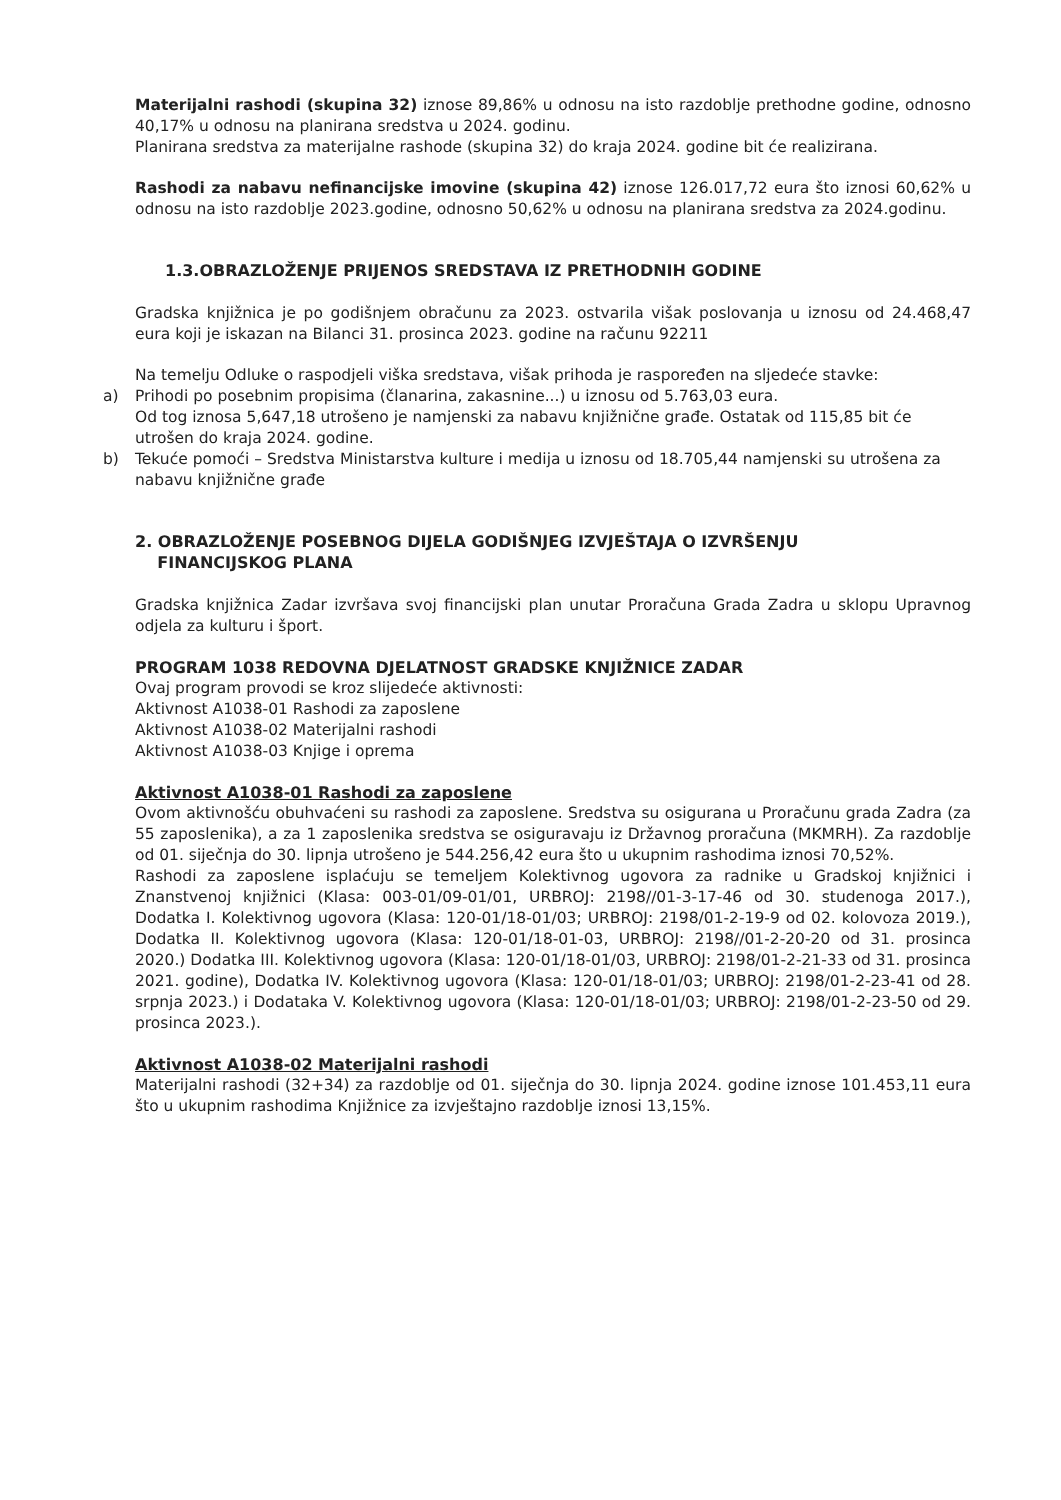Materijalni rashodi (skupina 32) iznose 89,86% u odnosu na isto razdoblje prethodne godine, odnosno 40,17% u odnosu na planirana sredstva u 2024. godinu.
Planirana sredstva za materijalne rashode (skupina 32) do kraja 2024. godine bit će realizirana.
Rashodi za nabavu nefinancijske imovine (skupina 42) iznose 126.017,72 eura što iznosi 60,62% u odnosu na isto razdoblje 2023.godine, odnosno 50,62% u odnosu na planirana sredstva za 2024.godinu.
1.3.OBRAZLOŽENJE PRIJENOS SREDSTAVA IZ PRETHODNIH GODINE
Gradska knjižnica je po godišnjem obračunu za 2023. ostvarila višak poslovanja u iznosu od 24.468,47 eura koji je iskazan na Bilanci 31. prosinca 2023. godine na računu 92211
Na temelju Odluke o raspodjeli viška sredstava, višak prihoda je raspoređen na sljedeće stavke:
a) Prihodi po posebnim propisima (članarina, zakasnine...) u iznosu od 5.763,03 eura.
Od tog iznosa 5,647,18 utrošeno je namjenski za nabavu knjižnične građe. Ostatak od 115,85 bit će utrošen do kraja 2024. godine.
b) Tekuće pomoći – Sredstva Ministarstva kulture i medija u iznosu od 18.705,44 namjenski su utrošena za nabavu knjižnične građe
2. OBRAZLOŽENJE POSEBNOG DIJELA GODIŠNJEG IZVJEŠTAJA O IZVRŠENJU
FINANCIJSKOG PLANA
Gradska knjižnica Zadar izvršava svoj financijski plan unutar Proračuna Grada Zadra u sklopu Upravnog odjela za kulturu i šport.
PROGRAM 1038 REDOVNA DJELATNOST GRADSKE KNJIŽNICE ZADAR
Ovaj program provodi se kroz slijedeće aktivnosti:
Aktivnost A1038-01 Rashodi za zaposlene
Aktivnost A1038-02 Materijalni rashodi
Aktivnost A1038-03 Knjige i oprema
Aktivnost A1038-01 Rashodi za zaposlene
Ovom aktivnošću obuhvaćeni su rashodi za zaposlene. Sredstva su osigurana u Proračunu grada Zadra (za 55 zaposlenika), a za 1 zaposlenika sredstva se osiguravaju iz Državnog proračuna (MKMRH). Za razdoblje od 01. siječnja do 30. lipnja utrošeno je 544.256,42 eura što u ukupnim rashodima iznosi 70,52%.
Rashodi za zaposlene isplaćuju se temeljem Kolektivnog ugovora za radnike u Gradskoj knjižnici i Znanstvenoj knjižnici (Klasa: 003-01/09-01/01, URBROJ: 2198//01-3-17-46 od 30. studenoga 2017.), Dodatka I. Kolektivnog ugovora (Klasa: 120-01/18-01/03; URBROJ: 2198/01-2-19-9 od 02. kolovoza 2019.), Dodatka II. Kolektivnog ugovora (Klasa: 120-01/18-01-03, URBROJ: 2198//01-2-20-20 od 31. prosinca 2020.) Dodatka III. Kolektivnog ugovora (Klasa: 120-01/18-01/03, URBROJ: 2198/01-2-21-33 od 31. prosinca 2021. godine), Dodatka IV. Kolektivnog ugovora (Klasa: 120-01/18-01/03; URBROJ: 2198/01-2-23-41 od 28. srpnja 2023.) i Dodataka V. Kolektivnog ugovora (Klasa: 120-01/18-01/03; URBROJ: 2198/01-2-23-50 od 29. prosinca 2023.).
Aktivnost A1038-02 Materijalni rashodi
Materijalni rashodi (32+34) za razdoblje od 01. siječnja do 30. lipnja 2024. godine iznose 101.453,11 eura što u ukupnim rashodima Knjižnice za izvještajno razdoblje iznosi 13,15%.